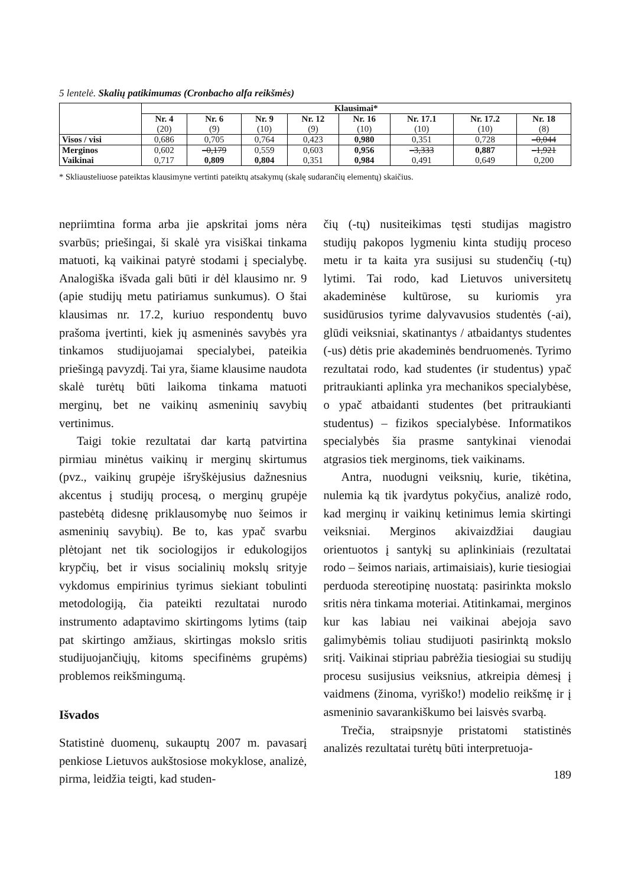5 lentelė. Skalių patikimumas (Cronbacho alfa reikšmės)
| | Klausimai* | | | | | | | |
| | Nr. 4 (20) | Nr. 6 (9) | Nr. 9 (10) | Nr. 12 (9) | Nr. 16 (10) | Nr. 17.1 (10) | Nr. 17.2 (10) | Nr. 18 (8) |
| Visos / visi | 0,686 | 0,705 | 0,764 | 0,423 | 0,980 | 0,351 | 0,728 | –0,044 |
| Merginos | 0,602 | –0,179 | 0,559 | 0,603 | 0,956 | –3,333 | 0,887 | –1,921 |
| Vaikinai | 0,717 | 0,809 | 0,804 | 0,351 | 0,984 | 0,491 | 0,649 | 0,200 |
* Skliausteliuose pateiktas klausimyne vertinti pateiktų atsakymų (skalę sudarančių elementų) skaičius.
nepriimtina forma arba jie apskritai joms nėra svarbūs; priešingai, ši skalė yra visiškai tinkama matuoti, ką vaikinai patyrė stodami į specialybę. Analogiška išvada gali būti ir dėl klausimo nr. 9 (apie studijų metu patiriamus sunkumus). O štai klausimas nr. 17.2, kuriuo respondentų buvo prašoma įvertinti, kiek jų asmeninės savybės yra tinkamos studijuojamai specialybei, pateikia priešingą pavyzdį. Tai yra, šiame klausime naudota skalė turėtų būti laikoma tinkama matuoti merginų, bet ne vaikinų asmeninių savybių vertinimus.
Taigi tokie rezultatai dar kartą patvirtina pirmiau minėtus vaikinų ir merginų skirtumus (pvz., vaikinų grupėje išryškėjusius dažnesnius akcentus į studijų procesą, o merginų grupėje pastebėtą didesnę priklausomybę nuo šeimos ir asmeninių savybių). Be to, kas ypač svarbu plėtojant net tik sociologijos ir edukologijos krypčių, bet ir visus socialinių mokslų srityje vykdomus empirinius tyrimus siekiant tobulinti metodologiją, čia pateikti rezultatai nurodo instrumento adaptavimo skirtingoms lytims (taip pat skirtingo amžiaus, skirtingas mokslo sritis studijuojančiųjų, kitoms specifinėms grupėms) problemos reikšmingumą.
Išvados
Statistinė duomenų, sukauptų 2007 m. pavasarį penkiose Lietuvos aukštosiose mokyklose, analizė, pirma, leidžia teigti, kad studen-
čių (-tų) nusiteikimas tęsti studijas magistro studijų pakopos lygmeniu kinta studijų proceso metu ir ta kaita yra susijusi su studenčių (-tų) lytimi. Tai rodo, kad Lietuvos universitetų akademinėse kultūrose, su kuriomis yra susidūrusios tyrime dalyvavusios studentės (-ai), glūdi veiksniai, skatinantys / atbaidantys studentes (-us) dėtis prie akademinės bendruomenės. Tyrimo rezultatai rodo, kad studentes (ir studentus) ypač pritraukianti aplinka yra mechanikos specialybėse, o ypač atbaidanti studentes (bet pritraukianti studentus) – fizikos specialybėse. Informatikos specialybės šia prasme santykinai vienodai atgrasios tiek merginoms, tiek vaikinams.
Antra, nuodugni veiksnių, kurie, tikėtina, nulemia ką tik įvardytus pokyčius, analizė rodo, kad merginų ir vaikinų ketinimus lemia skirtingi veiksniai. Merginos akivaizdžiai daugiau orientuotos į santykį su aplinkiniais (rezultatai rodo – šeimos nariais, artimaisiais), kurie tiesiogiai perduoda stereotipinę nuostatą: pasirinkta mokslo sritis nėra tinkama moteriai. Atitinkamai, merginos kur kas labiau nei vaikinai abejoja savo galimybėmis toliau studijuoti pasirinktą mokslo sritį. Vaikinai stipriau pabrėžia tiesiogiai su studijų procesu susijusius veiksnius, atkreipia dėmesį į vaidmens (žinoma, vyriško!) modelio reikšmę ir į asmeninio savarankiškumo bei laisvės svarbą.
Trečia, straipsnyje pristatomi statistinės analizės rezultatai turėtų būti interpretuoja-
189